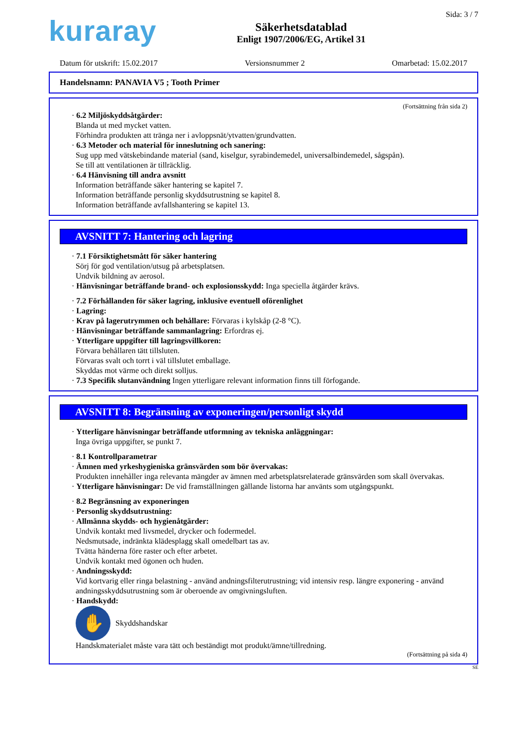kuraray
Säkerhetsdatablad
Enligt 1907/2006/EG, Artikel 31
Sida: 3 / 7
Datum för utskrift: 15.02.2017 Versionsnummer 2 Omarbetad: 15.02.2017
Handelsnamn: PANAVIA V5 ; Tooth Primer
(Fortsättning från sida 2)
· 6.2 Miljöskyddsåtgärder:
Blanda ut med mycket vatten.
Förhindra produkten att tränga ner i avloppsnät/ytvatten/grundvatten.
· 6.3 Metoder och material för inneslutning och sanering:
Sug upp med vätskebindande material (sand, kiselgur, syrabindemedel, universalbindemedel, sågspån).
Se till att ventilationen är tillräcklig.
· 6.4 Hänvisning till andra avsnitt
Information beträffande säker hantering se kapitel 7.
Information beträffande personlig skyddsutrustning se kapitel 8.
Information beträffande avfallshantering se kapitel 13.
AVSNITT 7: Hantering och lagring
· 7.1 Försiktighetsmått för säker hantering
Sörj för god ventilation/utsug på arbetsplatsen.
Undvik bildning av aerosol.
· Hänvisningar beträffande brand- och explosionsskydd: Inga speciella åtgärder krävs.
· 7.2 Förhållanden för säker lagring, inklusive eventuell oförenlighet
· Lagring:
· Krav på lagerutrymmen och behållare: Förvaras i kylskåp (2-8 °C).
· Hänvisningar beträffande sammanlagring: Erfordras ej.
· Ytterligare uppgifter till lagringsvillkoren:
Förvara behållaren tätt tillsluten.
Förvaras svalt och torrt i väl tillslutet emballage.
Skyddas mot värme och direkt solljus.
· 7.3 Specifik slutanvändning Ingen ytterligare relevant information finns till förfogande.
AVSNITT 8: Begränsning av exponeringen/personligt skydd
· Ytterligare hänvisningar beträffande utformning av tekniska anläggningar:
Inga övriga uppgifter, se punkt 7.
· 8.1 Kontrollparametrar
· Ämnen med yrkeshygieniska gränsvärden som bör övervakas:
Produkten innehåller inga relevanta mängder av ämnen med arbetsplatsrelaterade gränsvärden som skall övervakas.
· Ytterligare hänvisningar: De vid framställningen gällande listorna har använts som utgångspunkt.
· 8.2 Begränsning av exponeringen
· Personlig skyddsutrustning:
· Allmänna skydds- och hygienåtgärder:
Undvik kontakt med livsmedel, drycker och fodermedel.
Nedsmutsade, indränkta klädesplagg skall omedelbart tas av.
Tvätta händerna före raster och efter arbetet.
Undvik kontakt med ögonen och huden.
· Andningsskydd:
Vid kortvarig eller ringa belastning - använd andningsfilterutrustning; vid intensiv resp. längre exponering - använd andningsskyddsutrustning som är oberoende av omgivningsluften.
· Handskydd:
✋
Skyddshandskar
Handskmaterialet måste vara tätt och beständigt mot produkt/ämne/tillredning.
(Fortsättning på sida 4)
SE